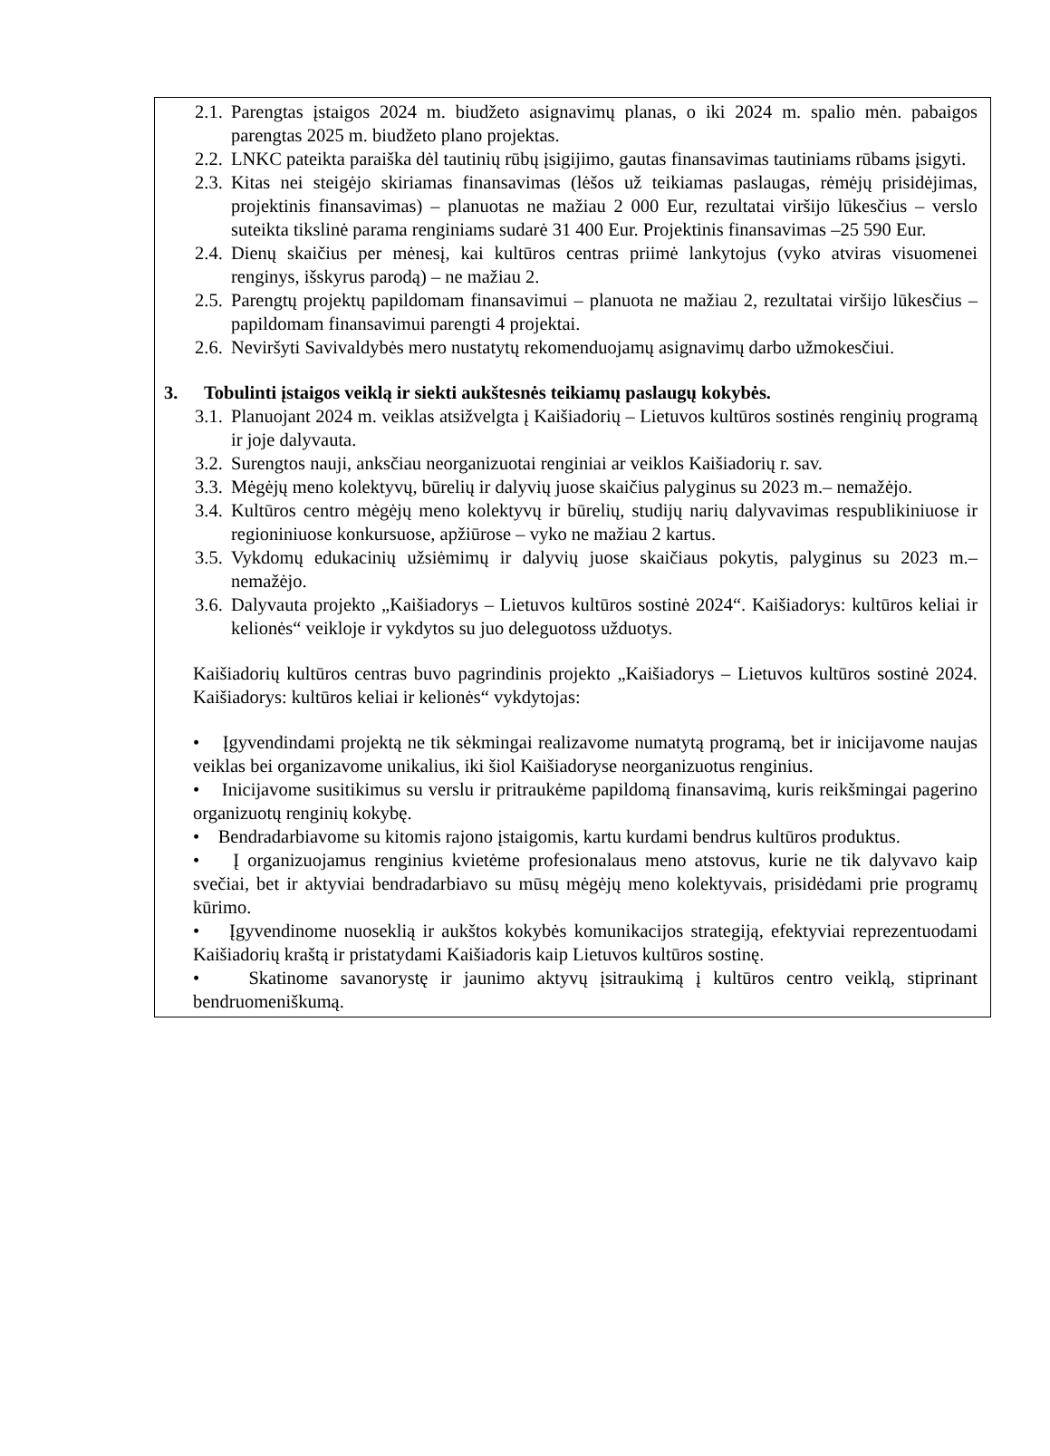2.1. Parengtas įstaigos 2024 m. biudžeto asignavimų planas, o iki 2024 m. spalio mėn. pabaigos parengtas 2025 m. biudžeto plano projektas.
2.2. LNKC pateikta paraiška dėl tautinių rūbų įsigijimo, gautas finansavimas tautiniams rūbams įsigyti.
2.3. Kitas nei steigėjo skiriamas finansavimas (lėšos už teikiamas paslaugas, rėmėjų prisidėjimas, projektinis finansavimas) – planuotas ne mažiau 2 000 Eur, rezultatai viršijo lūkesčius – verslo suteikta tikslinė parama renginiams sudarė 31 400 Eur. Projektinis finansavimas –25 590 Eur.
2.4. Dienų skaičius per mėnesį, kai kultūros centras priimė lankytojus (vyko atviras visuomenei renginys, išskyrus parodą) – ne mažiau 2.
2.5. Parengtų projektų papildomam finansavimui – planuota ne mažiau 2, rezultatai viršijo lūkesčius – papildomam finansavimui parengti 4 projektai.
2.6. Neviršyti Savivaldybės mero nustatytų rekomenduojamų asignavimų darbo užmokesčiui.
3. Tobulinti įstaigos veiklą ir siekti aukštesnės teikiamų paslaugų kokybės.
3.1. Planuojant 2024 m. veiklas atsižvelgta į Kaišiadorių – Lietuvos kultūros sostinės renginių programą ir joje dalyvauta.
3.2. Surengtos nauji, anksčiau neorganizuotai renginiai ar veiklos Kaišiadorių r. sav.
3.3. Mėgėjų meno kolektyvų, būrelių ir dalyvių juose skaičius palyginus su 2023 m.– nemažėjo.
3.4. Kultūros centro mėgėjų meno kolektyvų ir būrelių, studijų narių dalyvavimas respublikiniuose ir regioniniuose konkursuose, apžiūrose – vyko ne mažiau 2 kartus.
3.5. Vykdomų edukacinių užsiėmimų ir dalyvių juose skaičiaus pokytis, palyginus su 2023 m.– nemažėjo.
3.6. Dalyvauta projekto „Kaišiadorys – Lietuvos kultūros sostinė 2024“. Kaišiadorys: kultūros keliai ir kelionės“ veikloje ir vykdytos su juo deleguotoss užduotys.
Kaišiadorių kultūros centras buvo pagrindinis projekto „Kaišiadorys – Lietuvos kultūros sostinė 2024. Kaišiadorys: kultūros keliai ir kelionės“ vykdytojas:
• Įgyvendindami projektą ne tik sėkmingai realizavome numatytą programą, bet ir inicijavome naujas veiklas bei organizavome unikalius, iki šiol Kaišiadoryse neorganizuotus renginius.
• Inicijavome susitikimus su verslu ir pritraukėme papildomą finansavimą, kuris reikšmingai pagerino organizuotų renginių kokybę.
• Bendradarbiavome su kitomis rajono įstaigomis, kartu kurdami bendrus kultūros produktus.
• Į organizuojamus renginius kvietėme profesionalaus meno atstovus, kurie ne tik dalyvavo kaip svečiai, bet ir aktyviai bendradarbiavo su mūsų mėgėjų meno kolektyvais, prisidėdami prie programų kūrimo.
• Įgyvendinome nuoseklią ir aukštos kokybės komunikacijos strategiją, efektyviai reprezentuodami Kaišiadorių kraštą ir pristatydami Kaišiadoris kaip Lietuvos kultūros sostinę.
• Skatinome savanorystę ir jaunimo aktyvų įsitraukimą į kultūros centro veiklą, stiprinant bendruomeniškumą.